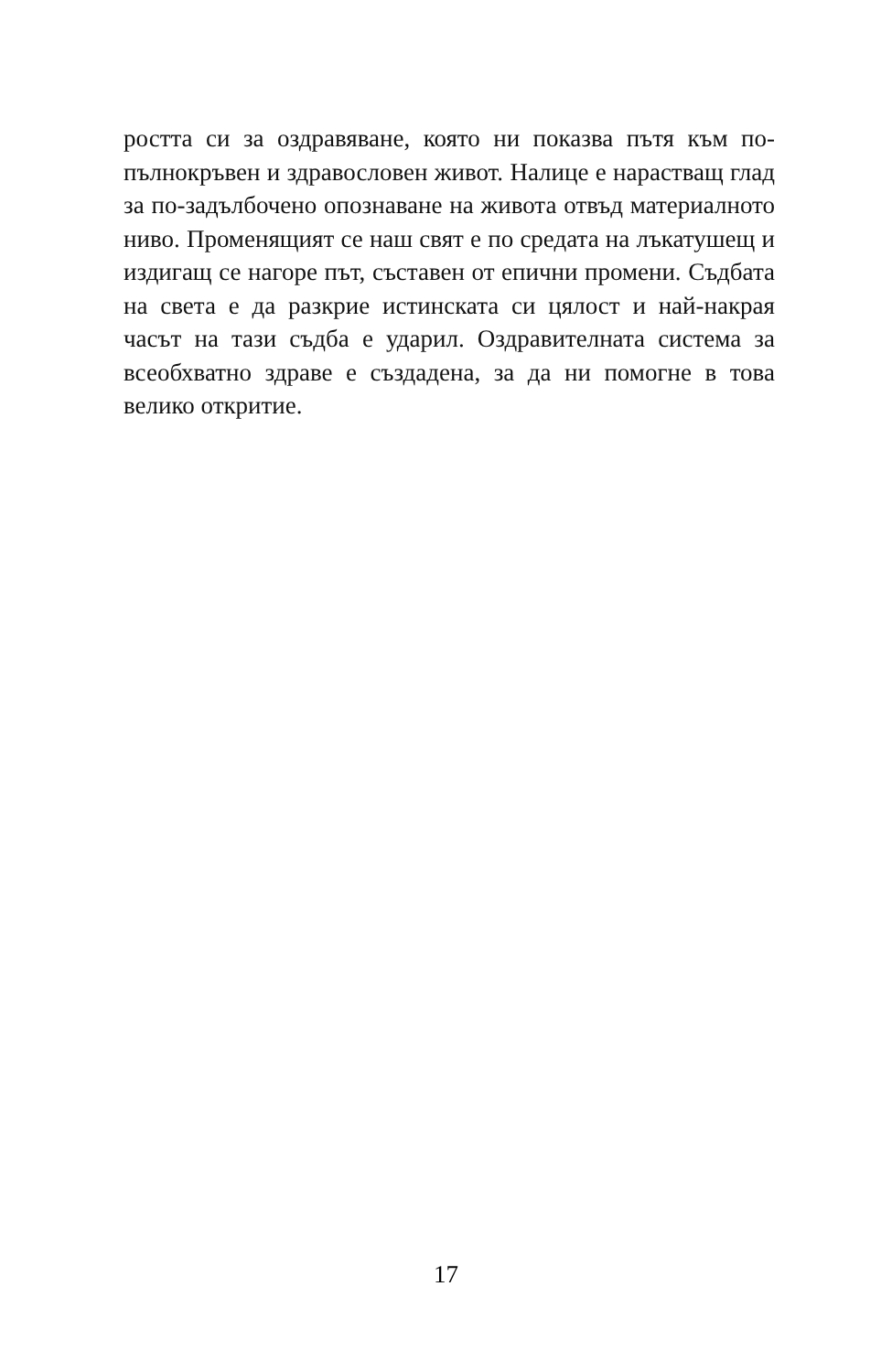ростта си за оздравяване, която ни показва пътя към по-пълнокръвен и здравословен живот. Налице е нарастващ глад за по-задълбочено опознаване на живота отвъд материалното ниво. Променящият се наш свят е по средата на лъкатушещ и издигащ се нагоре път, съставен от епични промени. Съдбата на света е да разкрие истинската си цялост и най-накрая часът на тази съдба е ударил. Оздравителната система за всеобхватно здраве е създадена, за да ни помогне в това велико откритие.
17